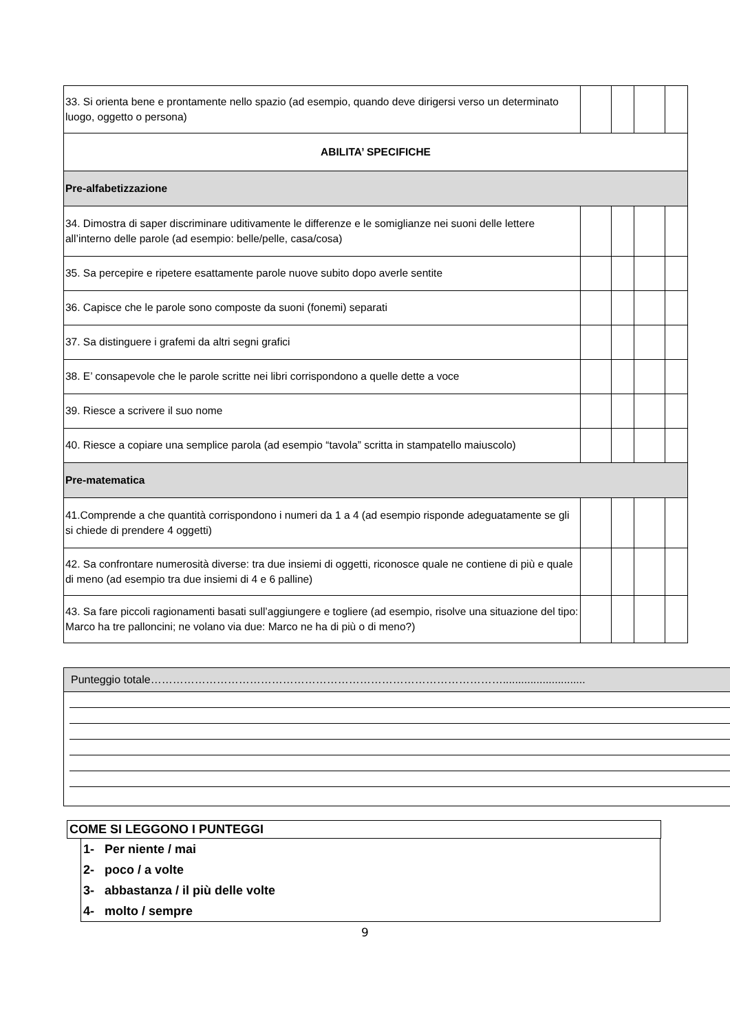| 33. Si orienta bene e prontamente nello spazio (ad esempio, quando deve dirigersi verso un determinato luogo, oggetto o persona) | | | | |
| ABILITA’ SPECIFICHE | | | | |
| Pre-alfabetizzazione | | | | |
| 34. Dimostra di saper discriminare uditivamente le differenze e le somiglianze nei suoni delle lettere all’interno delle parole (ad esempio: belle/pelle, casa/cosa) | | | | |
| 35. Sa percepire e ripetere esattamente parole nuove subito dopo averle sentite | | | | |
| 36. Capisce che le parole sono composte da suoni (fonemi) separati | | | | |
| 37. Sa distinguere i grafemi da altri segni grafici | | | | |
| 38. E’ consapevole che le parole scritte nei libri corrispondono a quelle dette a voce | | | | |
| 39. Riesce a scrivere il suo nome | | | | |
| 40. Riesce a copiare una semplice parola (ad esempio “tavola” scritta in stampatello maiuscolo) | | | | |
| Pre-matematica | | | | |
| 41.Comprende a che quantità corrispondono i numeri da 1 a 4 (ad esempio risponde adeguatamente se gli si chiede di prendere 4 oggetti) | | | | |
| 42. Sa confrontare numerosità diverse: tra due insiemi di oggetti, riconosce quale ne contiene di più e quale di meno (ad esempio tra due insiemi di 4 e 6 palline) | | | | |
| 43. Sa fare piccoli ragionamenti basati sull’aggiungere e togliere (ad esempio, risolve una situazione del tipo: Marco ha tre palloncini; ne volano via due: Marco ne ha di più o di meno?) | | | | |
Punteggio totale……………………………………………………………………………………...........................
COME SI LEGGONO I PUNTEGGI
1- Per niente / mai
2- poco / a volte
3- abbastanza / il più delle volte
4- molto / sempre
9